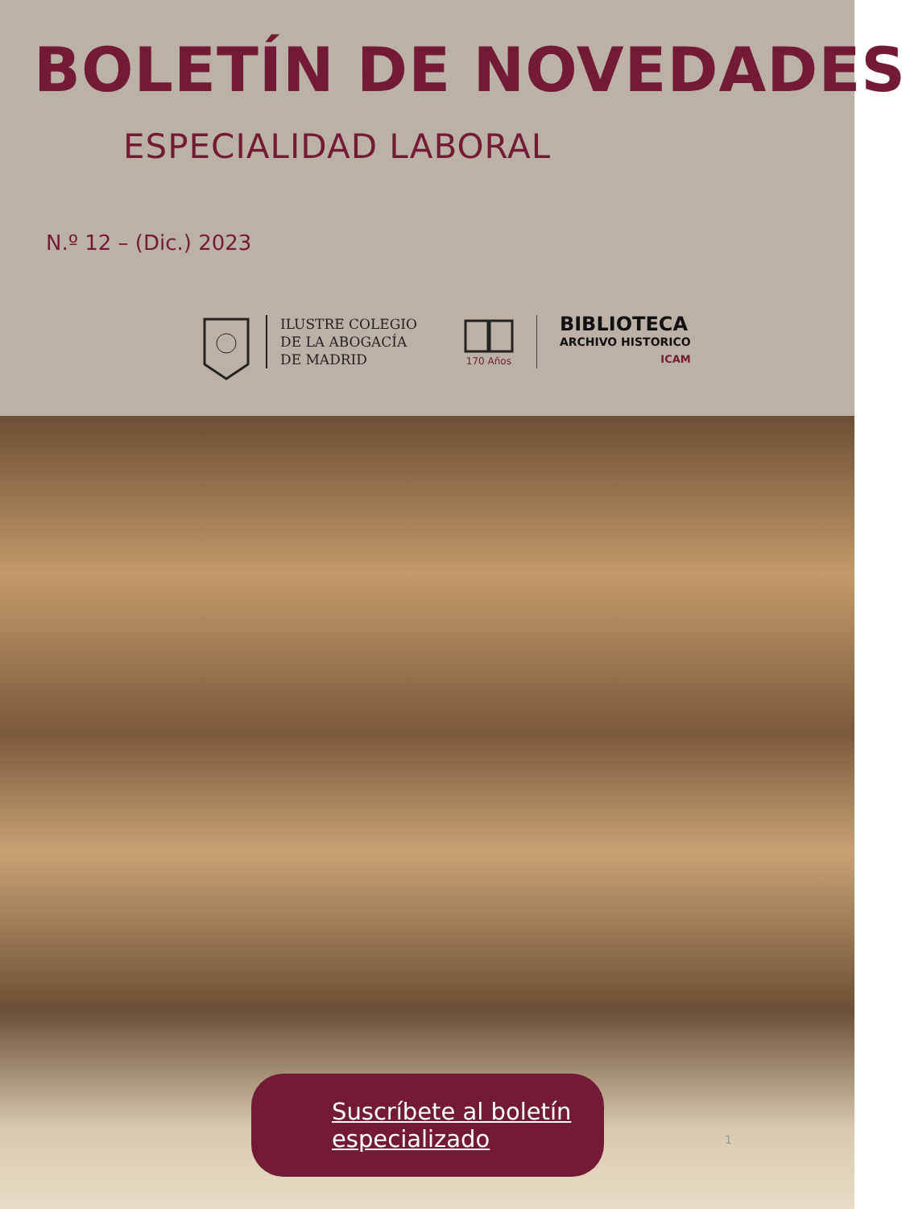BOLETÍN DE NOVEDADES
ESPECIALIDAD LABORAL
N.º 12 – (Dic.) 2023
ILUSTRE COLEGIO
DE LA ABOGACÍA
DE MADRID
170 Años
BIBLIOTECA
ARCHIVO HISTORICO
ICAM
Suscríbete al boletín
especializado
1